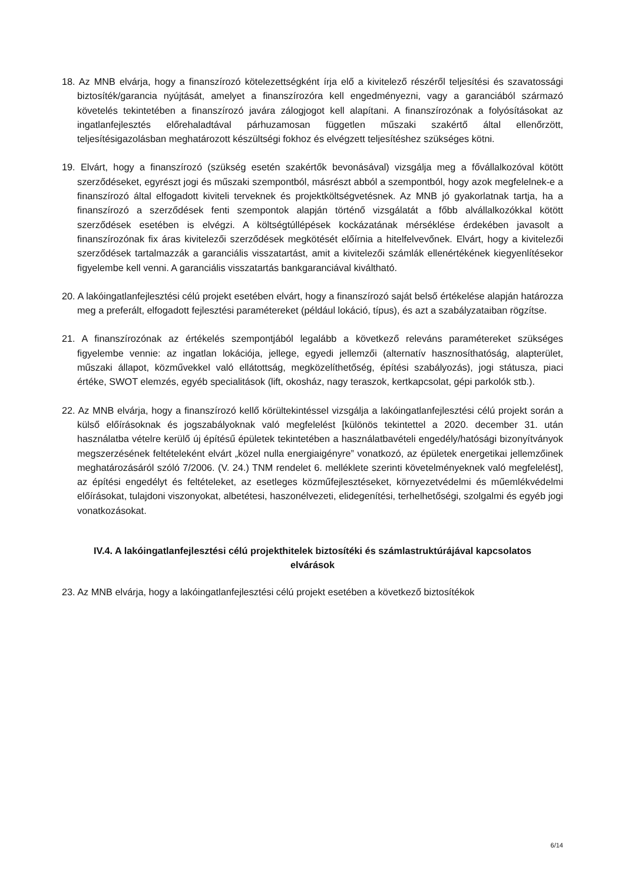18. Az MNB elvárja, hogy a finanszírozó kötelezettségként írja elő a kivitelező részéről teljesítési és szavatossági biztosíték/garancia nyújtását, amelyet a finanszírozóra kell engedményezni, vagy a garanciából származó követelés tekintetében a finanszírozó javára zálogjogot kell alapítani. A finanszírozónak a folyósításokat az ingatlanfejlesztés előrehaladtával párhuzamosan független műszaki szakértő által ellenőrzött, teljesítésigazolásban meghatározott készültségi fokhoz és elvégzett teljesítéshez szükséges kötni.
19. Elvárt, hogy a finanszírozó (szükség esetén szakértők bevonásával) vizsgálja meg a fővállalkozóval kötött szerződéseket, egyrészt jogi és műszaki szempontból, másrészt abból a szempontból, hogy azok megfelelnek-e a finanszírozó által elfogadott kiviteli terveknek és projektköltségvetésnek. Az MNB jó gyakorlatnak tartja, ha a finanszírozó a szerződések fenti szempontok alapján történő vizsgálatát a főbb alvállalkozókkal kötött szerződések esetében is elvégzi. A költségtúllépések kockázatának mérséklése érdekében javasolt a finanszírozónak fix áras kivitelezői szerződések megkötését előírnia a hitelfelvevőnek. Elvárt, hogy a kivitelezői szerződések tartalmazzák a garanciális visszatartást, amit a kivitelezői számlák ellenértékének kiegyenlítésekor figyelembe kell venni. A garanciális visszatartás bankgaranciával kiváltható.
20. A lakóingatlanfejlesztési célú projekt esetében elvárt, hogy a finanszírozó saját belső értékelése alapján határozza meg a preferált, elfogadott fejlesztési paramétereket (például lokáció, típus), és azt a szabályzataiban rögzítse.
21. A finanszírozónak az értékelés szempontjából legalább a következő releváns paramétereket szükséges figyelembe vennie: az ingatlan lokációja, jellege, egyedi jellemzői (alternatív hasznosíthatóság, alapterület, műszaki állapot, közművekkel való ellátottság, megközelíthetőség, építési szabályozás), jogi státusza, piaci értéke, SWOT elemzés, egyéb specialitások (lift, okosház, nagy teraszok, kertkapcsolat, gépi parkolók stb.).
22. Az MNB elvárja, hogy a finanszírozó kellő körültekintéssel vizsgálja a lakóingatlanfejlesztési célú projekt során a külső előírásoknak és jogszabályoknak való megfelelést [különös tekintettel a 2020. december 31. után használatba vételre kerülő új építésű épületek tekintetében a használatbavételi engedély/hatósági bizonyítványok megszerzésének feltételeként elvárt „közel nulla energiaigényre” vonatkozó, az épületek energetikai jellemzőinek meghatározásáról szóló 7/2006. (V. 24.) TNM rendelet 6. melléklete szerinti követelményeknek való megfelelést], az építési engedélyt és feltételeket, az esetleges közműfejlesztéseket, környezetvédelmi és műemlékvédelmi előírásokat, tulajdoni viszonyokat, albetétesi, haszonélvezeti, elidegenítési, terhelhetőségi, szolgalmi és egyéb jogi vonatkozásokat.
IV.4. A lakóingatlanfejlesztési célú projekthitelek biztosítéki és számlastruktúrájával kapcsolatos elvárások
23. Az MNB elvárja, hogy a lakóingatlanfejlesztési célú projekt esetében a következő biztosítékok
6/14